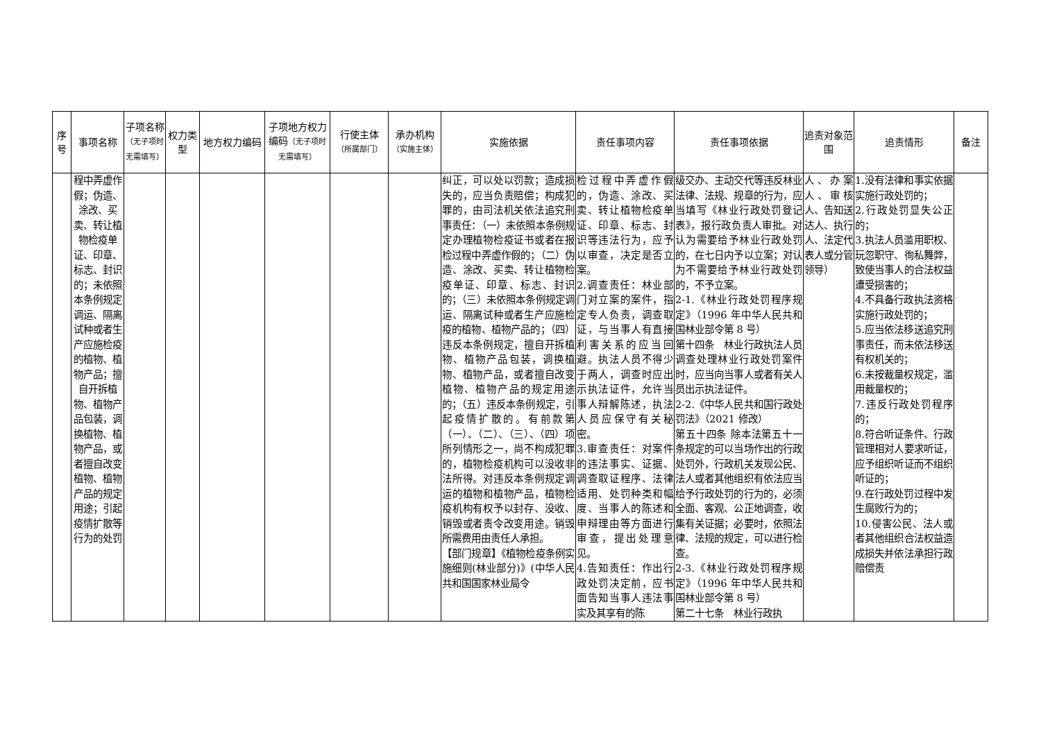| 序号 | 事项名称 | 子项名称 （无子项时无需填写） | 权力类型 | 地方权力编码 | 子项地方权力编码 （无子项时无需填写） | 行使主体 （所属部门） | 承办机构 （实施主体） | 实施依据 | 责任事项内容 | 责任事项依据 | 追责对象范围 | 追责情形 | 备注 |
| --- | --- | --- | --- | --- | --- | --- | --- | --- | --- | --- | --- | --- | --- |
| | 程中弄虚作假；伪造、涂改、买卖、转让植物检疫单证、印章、标志、封识的；未依照本条例规定调运、隔离试种或者生产应施检疫的植物、植物产品；擅自开拆植物、植物产品包装，调换植物、植物产品，或者擅自改变植物、植物产品的规定用途；引起疫情扩散等行为的处罚 | | | | | | | 纠正，可以处以罚款；造成损失的，应当负责赔偿；构成犯罪的，由司法机关依法追究刑事责任：（一）未依照本条例规定办理植物检疫证书或者在报检过程中弄虚作假的；（二）伪造、涂改、买卖、转让植物检疫单证、印章、标志、封识的；（三）未依照本条例规定调运、隔离试种或者生产应施检疫的植物、植物产品的；（四）违反本条例规定，擅自开拆植物、植物产品包装，调换植物、植物产品，或者擅自改变植物、植物产品的规定用途的；（五）违反本条例规定，引起疫情扩散的。有前款第（一）、（二）、（三）、（四）项所列情形之一，尚不构成犯罪的，植物检疫机构可以没收非法所得。对违反本条例规定调运的植物和植物产品，植物检疫机构有权予以封存、没收、销毁或者责令改变用途。销毁所需费用由责任人承担。 【部门规章】《植物检疫条例实施细则(林业部分)》(中华人民共和国国家林业局令 | 检过程中弄虚作假的，伪造、涂改、买卖、转让植物检疫单证、印章、标志、封识等违法行为，应予以审查，决定是否立案。 2.调查责任：林业部门对立案的案件，指定专人负责，调查取证，与当事人有直接利害关系的应当回避。执法人员不得少于两人，调查时应出示执法证件，允许当事人辩解陈述，执法人员应保守有关秘密。 3.审查责任：对案件的违法事实、证据、调查取证程序、法律适用、处罚种类和幅度、当事人的陈述和申辩理由等方面进行审查，提出处理意见。 4.告知责任：作出行政处罚决定前，应书面告知当事人违法事实及其享有的陈 | 级交办、主动交代等违反林业法律、法规、规章的行为，应当填写《林业行政处罚登记表》，报行政负责人审批。对认为需要给予林业行政处罚的，在七日内予以立案；对认为不需要给予林业行政处罚的，不予立案。 2-1.《林业行政处罚程序规定》（1996 年中华人民共和国林业部令第 8 号） 第十四条 林业行政执法人员调查处理林业行政处罚案件时，应当向当事人或者有关人员出示执法证件。 2-2.《中华人民共和国行政处罚法》（2021 修改） 第五十四条 除本法第五十一条规定的可以当场作出的行政处罚外，行政机关发现公民、法人或者其他组织有依法应当给予行政处罚的行为的，必须全面、客观、公正地调查，收集有关证据；必要时，依照法律、法规的规定，可以进行检查。 2-3.《林业行政处罚程序规定》（1996 年中华人民共和国林业部令第 8 号） 第二十七条 林业行政执 | 人、办案人、审核人、告知送达人、执行人、法定代表人或分管领导） | 1.没有法律和事实依据实施行政处罚的； 2.行政处罚显失公正的； 3.执法人员滥用职权、玩忽职守、徇私舞弊，致使当事人的合法权益遭受损害的； 4.不具备行政执法资格实施行政处罚的； 5.应当依法移送追究刑事责任，而未依法移送有权机关的； 6.未按裁量权规定，滥用裁量权的； 7.违反行政处罚程序的； 8.符合听证条件、行政管理相对人要求听证，应予组织听证而不组织听证的； 9.在行政处罚过程中发生腐败行为的； 10.侵害公民、法人或者其他组织合法权益造成损失并依法承担行政赔偿责 | |